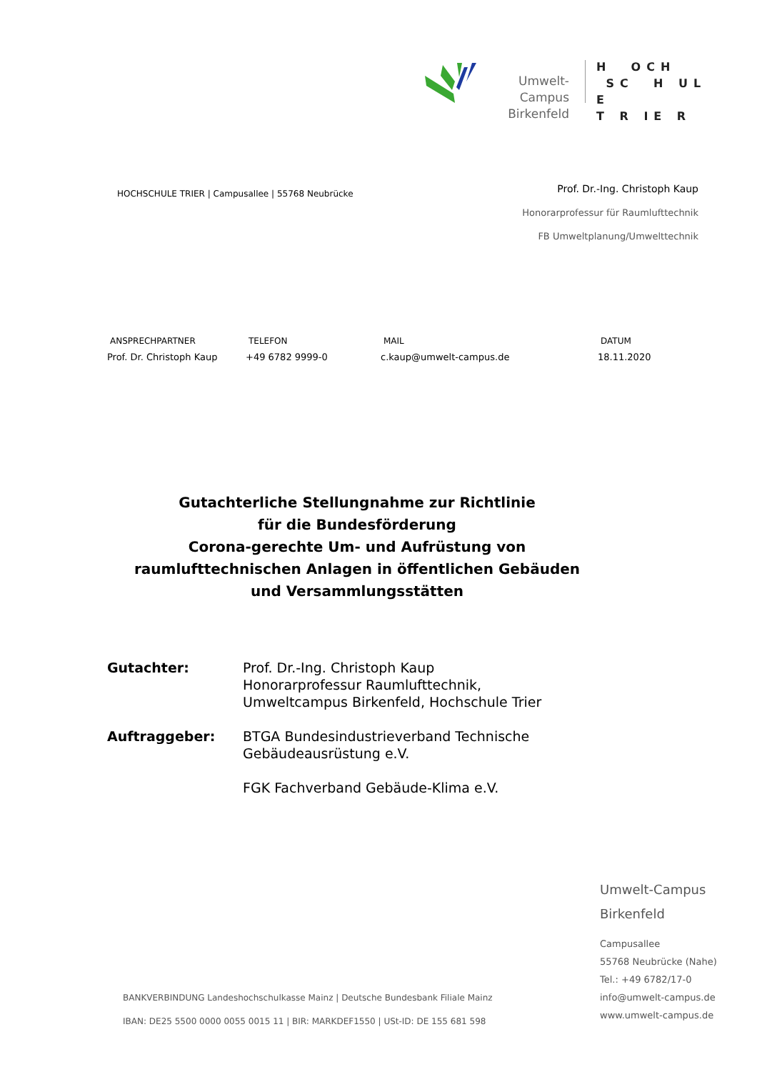Umwelt-Campus
Birkenfeld
H OCH
SC H UL E
T R IE R
HOCHSCHULE TRIER | Campusallee | 55768 Neubrücke
Prof. Dr.-Ing. Christoph Kaup
Honorarprofessur für Raumlufttechnik
FB Umweltplanung/Umwelttechnik
| ANSPRECHPARTNER | TELEFON | MAIL | DATUM |
| --- | --- | --- | --- |
| Prof. Dr. Christoph Kaup | +49 6782 9999-0 | c.kaup@umwelt-campus.de | 18.11.2020 |
Gutachterliche Stellungnahme zur Richtlinie
für die Bundesförderung
Corona-gerechte Um- und Aufrüstung von
raumlufttechnischen Anlagen in öffentlichen Gebäuden
und Versammlungsstätten
| Gutachter: | Prof. Dr.-Ing. Christoph Kaup Honorarprofessur Raumlufttechnik, Umweltcampus Birkenfeld, Hochschule Trier |
| Auftraggeber: | BTGA Bundesindustrieverband Technische Gebäudeausrüstung e.V. FGK Fachverband Gebäude-Klima e.V. |
Umwelt-Campus
Birkenfeld
Campusallee
55768 Neubrücke (Nahe)
Tel.: +49 6782/17-0
info@umwelt-campus.de
www.umwelt-campus.de
BANKVERBINDUNG Landeshochschulkasse Mainz | Deutsche Bundesbank Filiale Mainz
IBAN: DE25 5500 0000 0055 0015 11 | BIR: MARKDEF1550 | USt-ID: DE 155 681 598